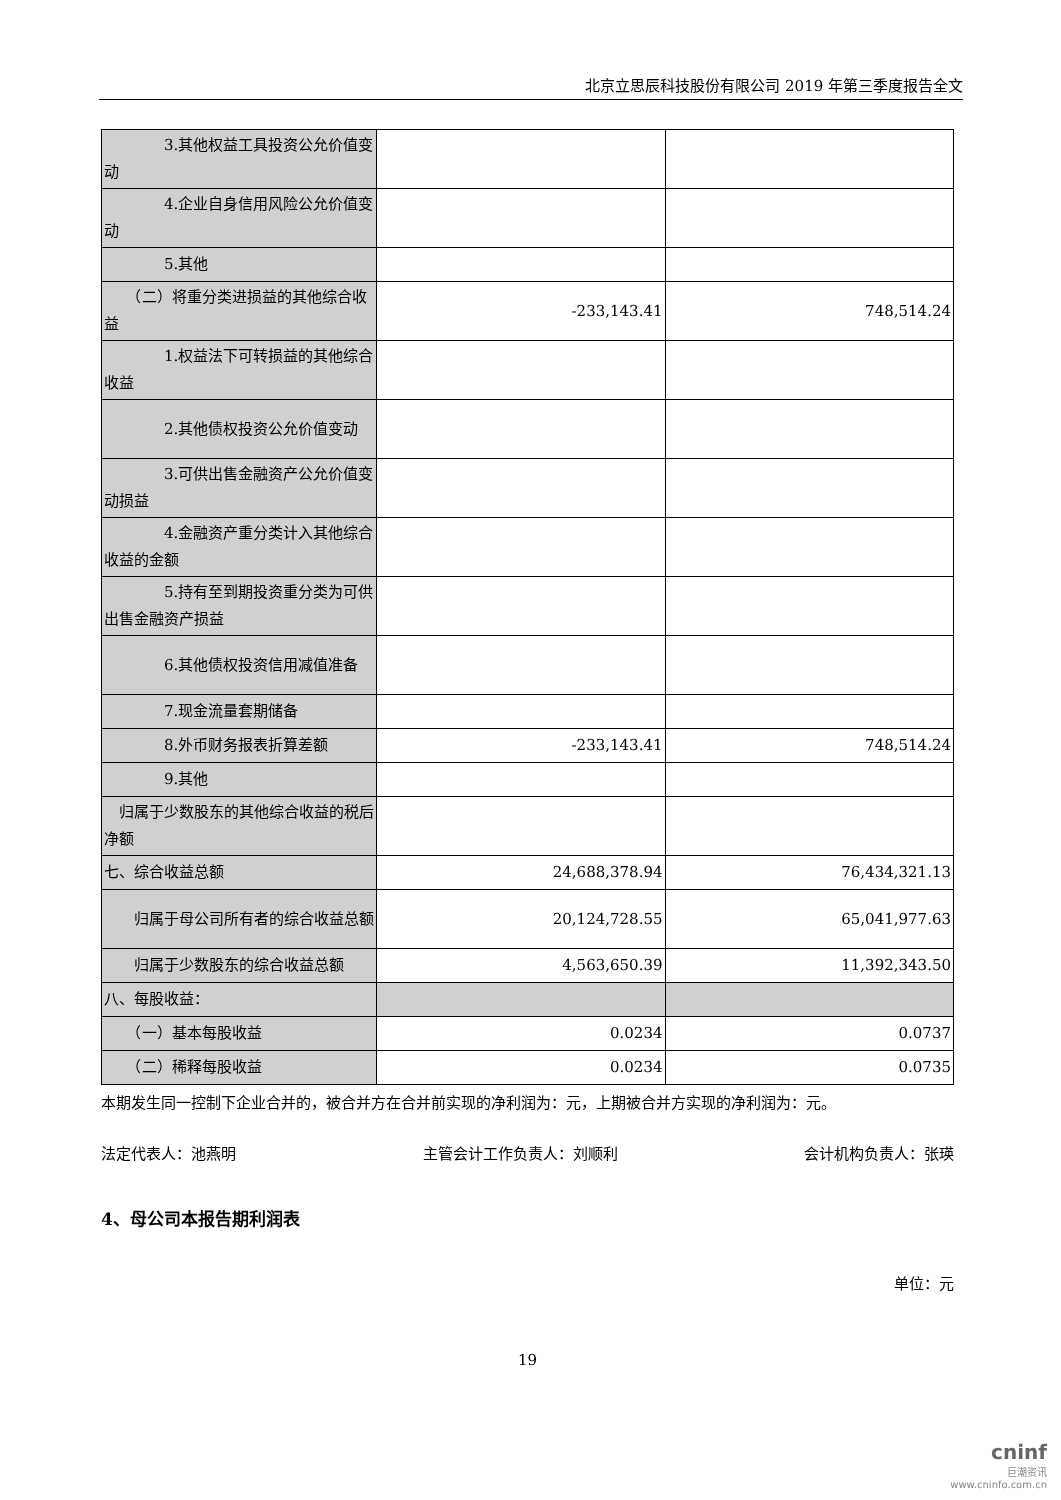北京立思辰科技股份有限公司 2019 年第三季度报告全文
| 3.其他权益工具投资公允价值变动 | | |
| 4.企业自身信用风险公允价值变动 | | |
| 5.其他 | | |
| （二）将重分类进损益的其他综合收益 | -233,143.41 | 748,514.24 |
| 1.权益法下可转损益的其他综合收益 | | |
| 2.其他债权投资公允价值变动 | | |
| 3.可供出售金融资产公允价值变动损益 | | |
| 4.金融资产重分类计入其他综合收益的金额 | | |
| 5.持有至到期投资重分类为可供出售金融资产损益 | | |
| 6.其他债权投资信用减值准备 | | |
| 7.现金流量套期储备 | | |
| 8.外币财务报表折算差额 | -233,143.41 | 748,514.24 |
| 9.其他 | | |
| 归属于少数股东的其他综合收益的税后净额 | | |
| 七、综合收益总额 | 24,688,378.94 | 76,434,321.13 |
| 归属于母公司所有者的综合收益总额 | 20,124,728.55 | 65,041,977.63 |
| 归属于少数股东的综合收益总额 | 4,563,650.39 | 11,392,343.50 |
| 八、每股收益： | | |
| （一）基本每股收益 | 0.0234 | 0.0737 |
| （二）稀释每股收益 | 0.0234 | 0.0735 |
本期发生同一控制下企业合并的，被合并方在合并前实现的净利润为：元，上期被合并方实现的净利润为：元。
法定代表人：池燕明 主管会计工作负责人：刘顺利 会计机构负责人：张瑛
4、母公司本报告期利润表
单位：元
19
cninf
巨潮资讯
www.cninfo.com.cn